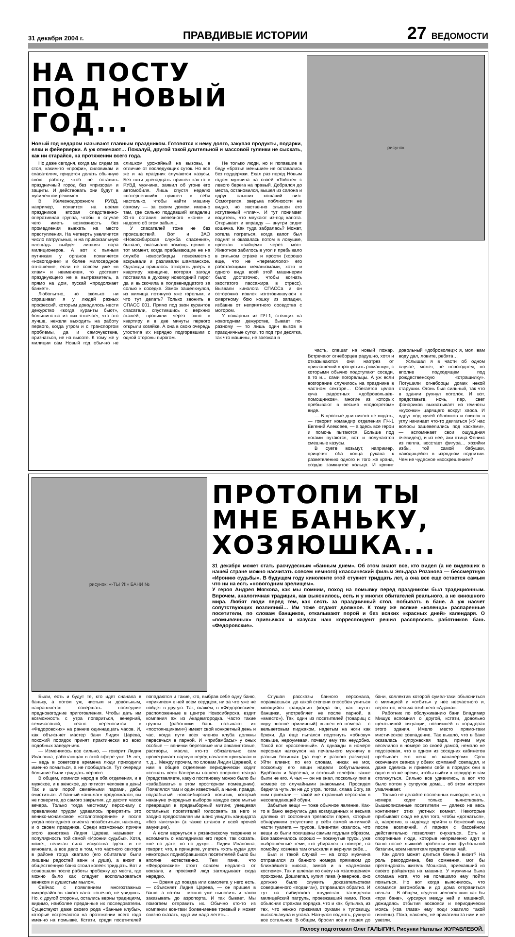31 декабря 2004 г. ПРАВДИВЫЕ ИСТОРИИ 27 ВЕДОМОСТИ
НА ПОСТУ
ПОД НОВЫЙ ГОД...
Новый год недаром называют главным праздником. Готовятся к нему долго, закупая продукты, подарки, елки и фейерверки. А уж отмечают… Пожалуй, другой такой длительной и массовой гулянки не сыскать, как ни старайся, на протяжении всего года.
Но даже сегодня, когда мы сядем за стол, каким-то «профи», силовикам и спасателям, придется делать обычную свою работу, чтоб не оставить праздничный город без «призора» и защиты. И действовать они будут в «усиленном режиме».
В Железнодорожном РУВД, например, появится на время праздников вторая следственно-оперативная группа, чтобы в случае чего иметь возможность без промедления выехать на место преступления. На четверть увеличится число патрульных, и на привокзальную площадь выйдет лишняя пара милиционеров. А вот к пьяным путникам у органов появляется «новогоднее» и более милосердное отношение, если не совсем уже «в хлам» и невменяем, то доставят празднующего не в вытрезвитель, а прямо на дом, пускай «продолжает банкет».
Любопытно, но сколько ни спрашивал я у людей разных профессий, которым доводилось нести дежурство «когда куранты бьют», большинство из них отвечает, что это лучше, нежели выходить на работу первого, когда утром и с транспортом проблемы, да и самочувствие, признаться, не на высоте. К тому же у милиции сам Новый год обычно не слишком урожайный на вызовы, в отличие от последующих суток. Но все же и на праздник случаются казусы. Без пяти двенадцать пришел как-то в РУВД мужчина, заявил об угоне его автомобиля. Лишь спустя неделю «потерпевший» пришел в себя настолько, чтобы найти машину самому — за своим домом, именно там, где сильно поддавший владелец 31-го оставил железного «коня» и надолго об этом забыл...
У спасателей тоже не без происшествий. Вот и ЗАО «Новосибирская служба спасения», бывало, оказывало помощь прямо в тот момент, когда пребывающие не на службе новосибирцы повсеместно вскрывали и разливали шампанское. Однажды пришлось отворять дверь в квартиру женщине, которая загодя поставила в духовку новогодний пирог да и выскочила в полдвенадцатого за солью к соседке. Замок защелкнулся, из жилища потянуло уже горелым, и что тут делать? Только звонить в СПАСС 001. Прямо под звон курантов спасатели, спустившись с верхних этажей, проникли через окно в квартиру и в две минуты первого открыли хозяйке. А она в свою очередь угостила их изрядно подгоревшим с одной стороны пирогом.
Не только люди, но и попавшие в беду «братья меньшие» не оставались без поддержки. Ехал раз перед Новым годом мужчина на своей «Тойоте» с левого берега на правый. Добрался до места, остановился, вышел из салона и вдруг слышит кошачий визг. Осмотрелся, зверька поблизости не видно, но явственно слышен его испуганный «плач». И тут понимает водитель, что мяукают из-под капота. Открывает и вправду — внутри сидит кошечка. Как туда забралась? Может, хотела погреться, когда капот был поднят и оказалась потом в ловушке, проехав «зайцем» через мост. Животное забилось в угол и пребывало в сильном страхе и ярости (хорошо еще, что не «перемололо» его работающими механизмами, хотя и одного вида всей этой машинерии было достаточно, чтобы вогнать хвостатого пассажира в стресс). Вызвали кинолога СПАССа и он осторожно извлек изготовившуюся к смертному бою кошку из западни, избавив от неприятного соседства с мотором.
У пожарных из ПЧ-1, стоящих на новогоднем дежурстве, бывает по-разному — то лишь один вызов в праздничные сутки, то под три десятка, так что машины, не заезжая в
рисунок
часть, спешат на новый пожар. Встречают огнеборцев радушно, хотя и отказываются они наотрез от приглашений «пропустить рюмашку», с которыми обычно подступают соседи, а то и… сами погорельцы. А уж если возгорание случилось на празднике в частном секторе… Сбегается целая куча радостных «добровольцев-помощников», многие из которых пребывают в весьма «подогретом» виде.
— В простые дни никого не видать, — говорит командир отделения ПЧ-1 Евгений Алексеев, — а здесь все герои и помочь пытаются. Больше под ногами путаются, вот и получаются смешные казусы.
В суете возьмут, например, прицепят оба конца рукава к разветвлению одного и того же крана, создав замкнутое кольцо. И кричит довольный «доброволец»: я, мол, вам воду дал, ловите, ребята…
Услышал я в части об одном случае, может, не новогоднем, но вполне подходящем под рождественскую «страшилку». Потушили огнеборцы домик некой старушки. Огонь был сильный, так что в здании рухнул потолок. И вот, представьте, ночь, пар, свет фонариков выхватывает из темноты «кусочки» царящего вокруг хаоса. И вдруг под кучей обломков и опилок в углу начинает что-то двигаться («У нас волосы зашевелились под касками», — вспоминает свои ощущения очевидец), и из нее, аки птица Феникс из пепла, восстает фигура… хозяйки избы, той самой бабушки, находящейся в изрядном подпитии. Чем не чудесное «воскрешение»?
рисунок: «-ТЫ ?!!» БАНИ №
ПРОТОПИ ТЫ МНЕ БАНЬКУ, ХОЗЯЮШКА...
31 декабря может стать расчудесным «банным днем». Об этом знают все, кто видел (а не видевших в нашей стране можно насчитать совсем немного) классический фильм Эльдара Рязанова — бессмертную «Иронию судьбы». В будущем году киноленте этой стукнет тридцать лет, а она все еще остается самым что ни на есть «новогодним зрелищем».
У героя Андрея Мягкова, как мы помним, поход на помывку перед праздником был традиционным. Впрочем, аналогичная традиция, как выяснилось, есть и у многих обитателей реального, а не киношного мира. Любят люди перед тем, как сесть за праздничный стол, побывать в бане. А уж насчет сопутствующих возлияний… Им тоже отдают должное. К тому же всякие «коленца» распаренные посетители, по словам банщиков, откалывают порой и без всяких «красных дней» календаря. О «помывочных» привычках и казусах наш корреспондент решил расспросить работников бань «Федоровские».
Были, есть и будут те, кто идет сначала в баньку, а потом уж, чистым и довольным, направляется совершать последние предновогодние приготовления. Чтобы дать им возможность с утра попариться, вечерний, семичасовой, сеанс переносится в «Федоровских» на ранние одиннадцать часов. И, как объясняет мастер бани Лидия Царева, похожий порядок принят практически во всех подобных заведениях.
— Изменилось все сильно, — говорит Лидия Ивановна, работающая в этой сфере уже 15 лет, — ведь в советские времена люди приходили именно помыться, а не пообщаться. Тут очереди большие были тридцать первого.
В общем, ломился народ в оба отделения, и в мужское, и в женское, до пятисот человек в день! Так и шли порой семейными парами, дабы очиститься. И банный «аншлаг» продолжался, вы не поверите, до самого закрытия, до десяти часов вечера. Только тогда местному персоналу с превеликим трудом удавалось прекратить это венико-мочалковое «столпотворение» и после ухода последнего клиента позаботиться, наконец, и о своем празднике. Среди возможных причин этого ажиотажа Лидия Царева называет и популярность той самой «Иронии судьбы». Хотя, может, великая сила искусства здесь и не виновата, а все дело в том, что частного сектора в районе тогда хватало (его обитатели были лишены радостей ванн и душа), а визит в общественную баню стоил копеек тридцать. Вот и совершали после работы пробежку до места, где можно было как следует воспользоваться веником и душистым мылом.
Сейчас с появлением многоэтажных микрорайонов такого вала, конечно, не увидишь. Но, с другой стороны, остались верны традициям, видимо, наиболее преданные их последователи. Существуют даже своего рода «банные клубы», которые встречаются на протяжении всего года именно на помывке. Кстати, среди посетителей попадаются и такие, кто, выбрав себе одну баню, «прикипев» к ней всем сердцем, ни за что уже не пойдет в другую. Так, скажем, в «Федоровские», расположенные в центре Новосибирска, ездит компания аж из Академгородка. Часто такие группы (работники бань называют их «постоянщиками») имеют свой конкретный день и час, когда пути всех членов клуба должны пересечься в парной. И «прибамбасы» у оных особые — венички березовые или эвкалиптовые, растворы, масла, кто-то обязательно сам проветривает парную перед началом «ритуала» и т. д… Между прочим, по словам Лидии Царевой, к ним в общее отделение периодически ходят «согнать вес» балерины нашего оперного театра (представляете, какую постановку можно было бы «забабахать» в этом просторном помещении). Появлялся там и один известный, а ныне, правда, подзабытый новосибирский политик, который накануне очередных выборов каждое свое мытье превращал в предвыборный митинг, увещевая остальных посетителей голосовать за него и заодно предоставляя им шанс увидеть кандидата «без галстука» (а также штанов и всей прочей амуниции).
А если вернуться к рязановскому творению и вспомнить о наследниках его героя, так сказать, «не по дате, но по духу»… Лидия Ивановна, говорит, что, в принципе, улететь «хоть куда» для некоторых поднабравшихся посетителей было бы вполне естественно. Тем паче, что «Федоровские» стоят совсем недалеко от вокзала, и проезжий люд заглядывает сюда нередко.
— Время до поезда или самолета у него есть, — объясняет Лидия Царева, — он пришел в баню, а потом… можно уже выносить и такси заказывать до аэропорта. И так бывает. Мы помогаем отправить их. Обычно кто-то из компании все-таки более-менее трезвый и может связно сказать, куда им надо лететь…
Слушая рассказы банного персонала, поражаешься, до какой степени способен упиться моющийся гражданин (когда он, как шутят банщики, употребляет не после парной, а «вместо»). Так, один из посетителей (товарищ с виду вполне приличный) вышел из номера… с вельветовым пиджаком, надетым на ноги как брюки. Да еще пытался подтянуть «обнову» повыше, недоумевая, почему ему так неудобно. Такой вот «рассеянный». А однажды в номере персонал наткнулся на печального мужчину в разных ботинках (да еще и разного размера). Уйти клиент, по его словам, никак не мог, поскольку его вещи надели собутыльники. Вдобавок и барсетка, и сотовый телефон также были не его. А чья — он не знал, поскольку пил в номере со случайными знакомыми. Просидел бедняга чуть ли не до утра, потом, слава Богу, за ним приехали — такой же странный персонаж в несовпадающей обуви.
Забытые вещи — тоже обычное явление. Как-то в баню вернулись два возмущенных и весьма далеких от состояния трезвости парня, которые обнаружили отсутствие у себя самой интимной части туалета — трусов. Клиентам казалось, что вещи их были похищены самым подлым образом. Все закончилось хорошо — покинутые трусы, уже выброшенные теми, кто убирался в номере, на помойку, хозяева там отыскали и вернули себе…
Был и такой случай — на спор мужчина отправился из банного номера прямиком до ближайшего киоска, зимой и в «адамовом костюме». Так и шлепал по снегу на «заглядение» прохожим. Дошлепал, купил пива (наверное, оно должно было служить доказательством совершенного «подвига»), отправился обратно. И тут на сибирского «нудиста» загляделся милицейский патруль, проезжавший мимо. Пока объяснял стражам порядка, что и как, бутылка, из тех, что нежно прижимал руками к туловищу, выскользнула и упала. Нагнулся поднять, рухнуло все остальное. В общем, бросил все и пошел до бани, коллектив которой сумел-таки объясниться с милицией и «отбить» у нее несчастного и, вероятно, весьма озябшего «Адама».
Работник по обслуживанию бани Владимир Мищук вспомнил о другой, кстати, довольно щекотливой ситуации, возникшей в коридорах этого здания. Имело место прямо-таки мистическое совпадение. Так вышло, что в бане оказалась супружеская пара, причем муж веселился в номере со своей дамой, немало не подозревая, что в одном из соседних кабинетов пребывает его жена «с кавалером». Срок окончания сеанса у обеих компаний совпадал, и даже оделись и привели себя в порядок они в одно и то же время, чтобы выйти в коридор и там столкнуться. Сильно все удивились, а вот что было потом у супругов дома… об этом история умалчивает.
Только не делайте поспешных выводов, мол, в номера ходят только пьянствовать. Вышеописанные посетители — далеко не весь контингент этих уютных комнат. Некоторые прибывают сюда не для того, чтобы «догнаться», а, напротив, в надежде прийти в божеский вид после возлияний. И парная с бассейном действительно позволяют очухаться. Есть и спортивные люди, которые непременно идут в баню после лыжной пробежки или футбольной баталии, всем напиткам предпочитая чай.
Как долго может длиться банный визит? На роль рекордсмена, без сомнения, мог бы претендовать житель Мошкова, приехавший из своего райцентра на машине. У мужчины была сломана нога, что не помешало ему пойти помыться. Но вот когда выяснилось, что сломался автомобиль и до дома отправиться нельзя… В общем, неделю человек жил как бы «при бане», курсируя между ней и машиной, дожидаясь отбытия восвояси и периодически моясь («за глаза» ему поди хватило такой гигиены). Пока, наконец, не прикатили за ним и не увезли.
Полосу подготовил Олег ГАЛЫГИН. Рисунки Натальи ЖУРАВЛЕВОЙ.